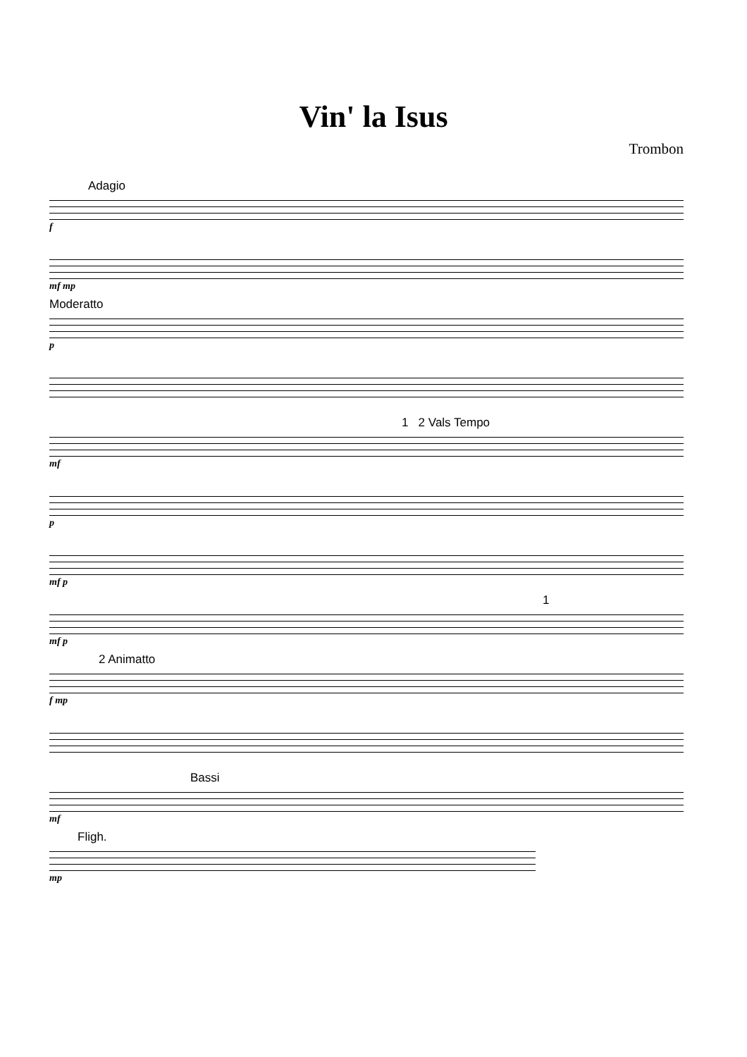Vin' la Isus
Trombon
Adagio
f
mf mp
Moderatto
p
1 2 Vals Tempo
mf
p
mf p
1
mf p
2 Animatto
f mp
Bassi
mf
Fligh.
mp